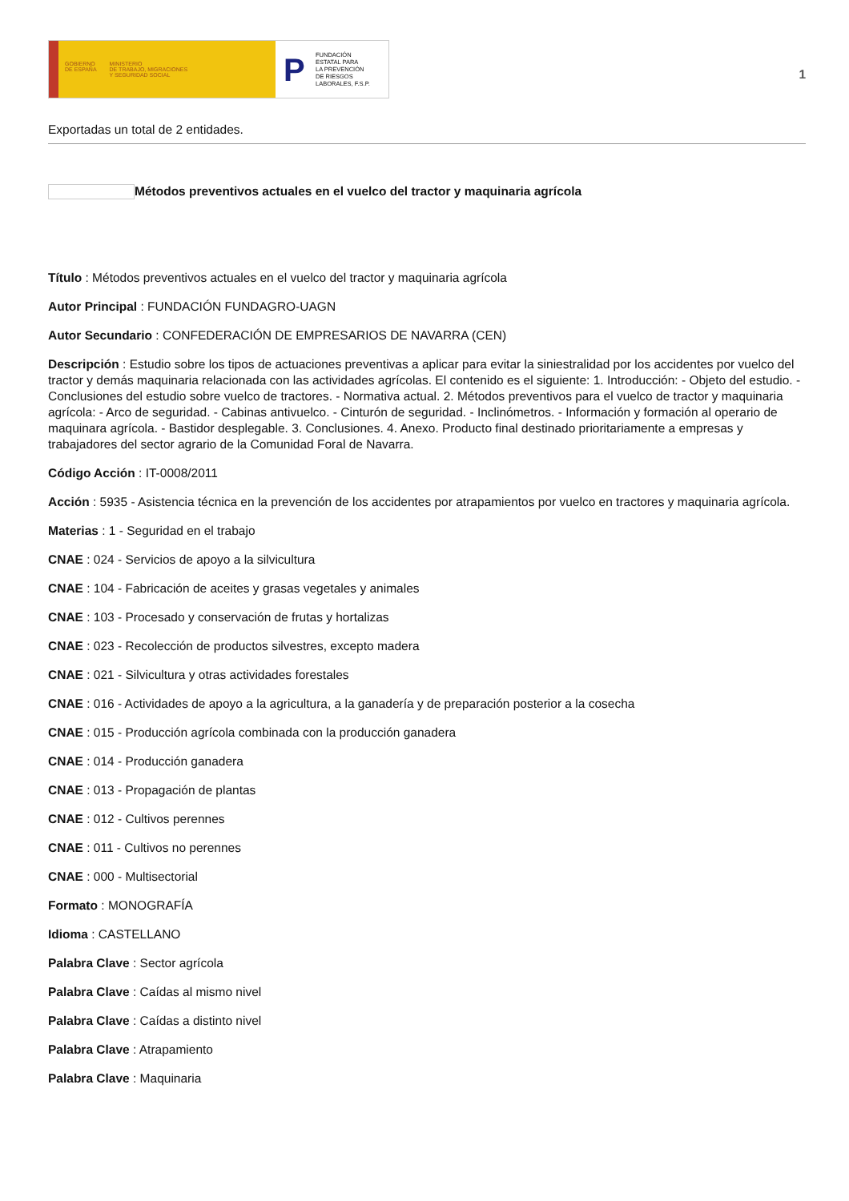GOBIERNO
DE ESPAÑA
MINISTERIO
DE TRABAJO, MIGRACIONES
Y SEGURIDAD SOCIAL
P
FUNDACIÓN
ESTATAL PARA
LA PREVENCIÓN
DE RIESGOS
LABORALES, F.S.P.
1
Exportadas un total de 2 entidades.
Métodos preventivos actuales en el vuelco del tractor y maquinaria agrícola
Título : Métodos preventivos actuales en el vuelco del tractor y maquinaria agrícola
Autor Principal : FUNDACIÓN FUNDAGRO-UAGN
Autor Secundario : CONFEDERACIÓN DE EMPRESARIOS DE NAVARRA (CEN)
Descripción : Estudio sobre los tipos de actuaciones preventivas a aplicar para evitar la siniestralidad por los accidentes por vuelco del tractor y demás maquinaria relacionada con las actividades agrícolas. El contenido es el siguiente: 1. Introducción: - Objeto del estudio. - Conclusiones del estudio sobre vuelco de tractores. - Normativa actual. 2. Métodos preventivos para el vuelco de tractor y maquinaria agrícola: - Arco de seguridad. - Cabinas antivuelco. - Cinturón de seguridad. - Inclinómetros. - Información y formación al operario de maquinara agrícola. - Bastidor desplegable. 3. Conclusiones. 4. Anexo. Producto final destinado prioritariamente a empresas y trabajadores del sector agrario de la Comunidad Foral de Navarra.
Código Acción : IT-0008/2011
Acción : 5935 - Asistencia técnica en la prevención de los accidentes por atrapamientos por vuelco en tractores y maquinaria agrícola.
Materias : 1 - Seguridad en el trabajo
CNAE : 024 - Servicios de apoyo a la silvicultura
CNAE : 104 - Fabricación de aceites y grasas vegetales y animales
CNAE : 103 - Procesado y conservación de frutas y hortalizas
CNAE : 023 - Recolección de productos silvestres, excepto madera
CNAE : 021 - Silvicultura y otras actividades forestales
CNAE : 016 - Actividades de apoyo a la agricultura, a la ganadería y de preparación posterior a la cosecha
CNAE : 015 - Producción agrícola combinada con la producción ganadera
CNAE : 014 - Producción ganadera
CNAE : 013 - Propagación de plantas
CNAE : 012 - Cultivos perennes
CNAE : 011 - Cultivos no perennes
CNAE : 000 - Multisectorial
Formato : MONOGRAFÍA
Idioma : CASTELLANO
Palabra Clave : Sector agrícola
Palabra Clave : Caídas al mismo nivel
Palabra Clave : Caídas a distinto nivel
Palabra Clave : Atrapamiento
Palabra Clave : Maquinaria